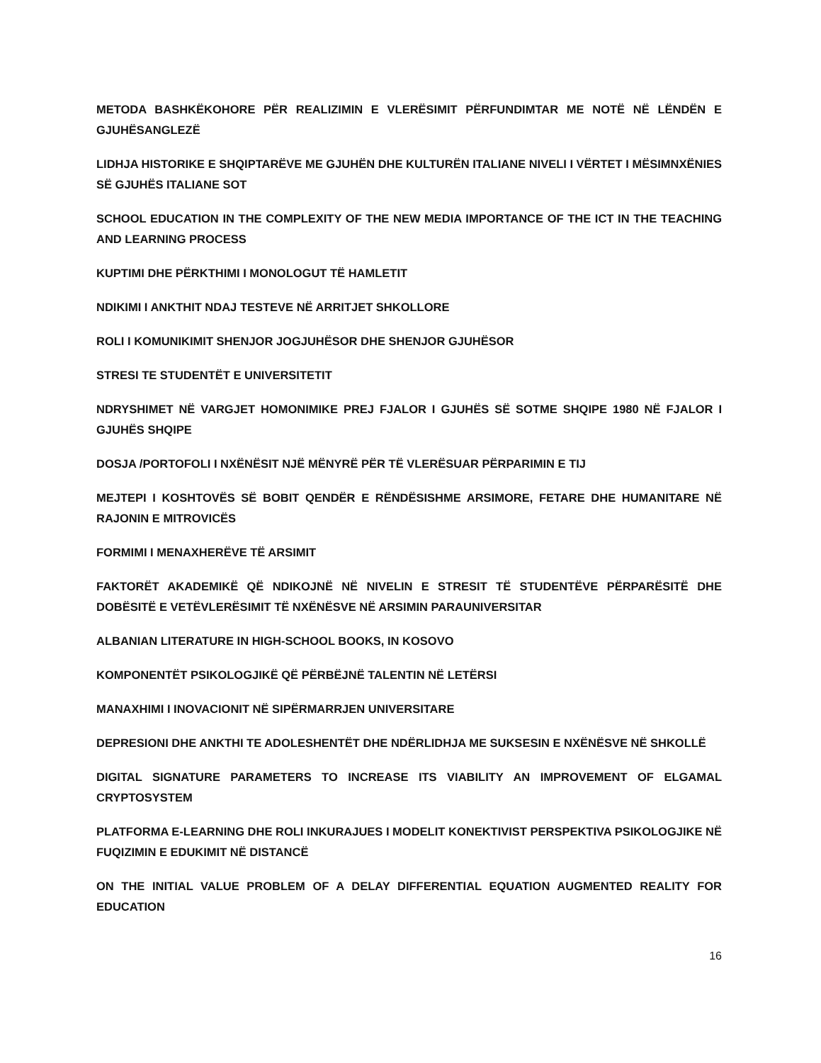METODA BASHKËKOHORE PËR REALIZIMIN E VLERËSIMIT PËRFUNDIMTAR ME NOTË NË LËNDËN E GJUHËSANGLEZË
LIDHJA HISTORIKE E SHQIPTARËVE ME GJUHËN DHE KULTURËN ITALIANE NIVELI I VËRTET I MËSIMNXËNIES SË GJUHËS ITALIANE SOT
SCHOOL EDUCATION IN THE COMPLEXITY OF THE NEW MEDIA IMPORTANCE OF THE ICT IN THE TEACHING AND LEARNING PROCESS
KUPTIMI DHE PËRKTHIMI I MONOLOGUT TË HAMLETIT
NDIKIMI I ANKTHIT NDAJ TESTEVE NË ARRITJET SHKOLLORE
ROLI I KOMUNIKIMIT SHENJOR JOGJUHËSOR DHE SHENJOR GJUHËSOR
STRESI TE STUDENTËT E UNIVERSITETIT
NDRYSHIMET NË VARGJET HOMONIMIKE PREJ FJALOR I GJUHËS SË SOTME SHQIPE 1980 NË FJALOR I GJUHËS SHQIPE
DOSJA /PORTOFOLI I NXËNËSIT NJË MËNYRË PËR TË VLERËSUAR PËRPARIMIN E TIJ
MEJTEPI I KOSHTOVËS SË BOBIT QENDËR E RËNDËSISHME ARSIMORE, FETARE DHE HUMANITARE NË RAJONIN E MITROVICËS
FORMIMI I MENAXHERËVE TË ARSIMIT
FAKTORËT AKADEMIKË QË NDIKOJNË NË NIVELIN E STRESIT TË STUDENTËVE PËRPARËSITË DHE DOBËSITË E VETËVLERËSIMIT TË NXËNËSVE NË ARSIMIN PARAUNIVERSITAR
ALBANIAN LITERATURE IN HIGH-SCHOOL BOOKS, IN KOSOVO
KOMPONENTËT PSIKOLOGJIKË QË PËRBËJNË TALENTIN NË LETËRSI
MANAXHIMI I INOVACIONIT NË SIPËRMARRJEN UNIVERSITARE
DEPRESIONI DHE ANKTHI TE ADOLESHENTËT DHE NDËRLIDHJA ME SUKSESIN E NXËNËSVE NË SHKOLLË
DIGITAL SIGNATURE PARAMETERS TO INCREASE ITS VIABILITY AN IMPROVEMENT OF ELGAMAL CRYPTOSYSTEM
PLATFORMA E-LEARNING DHE ROLI INKURAJUES I MODELIT KONEKTIVIST PERSPEKTIVA PSIKOLOGJIKE NË FUQIZIMIN E EDUKIMIT NË DISTANCË
ON THE INITIAL VALUE PROBLEM OF A DELAY DIFFERENTIAL EQUATION AUGMENTED REALITY FOR EDUCATION
16